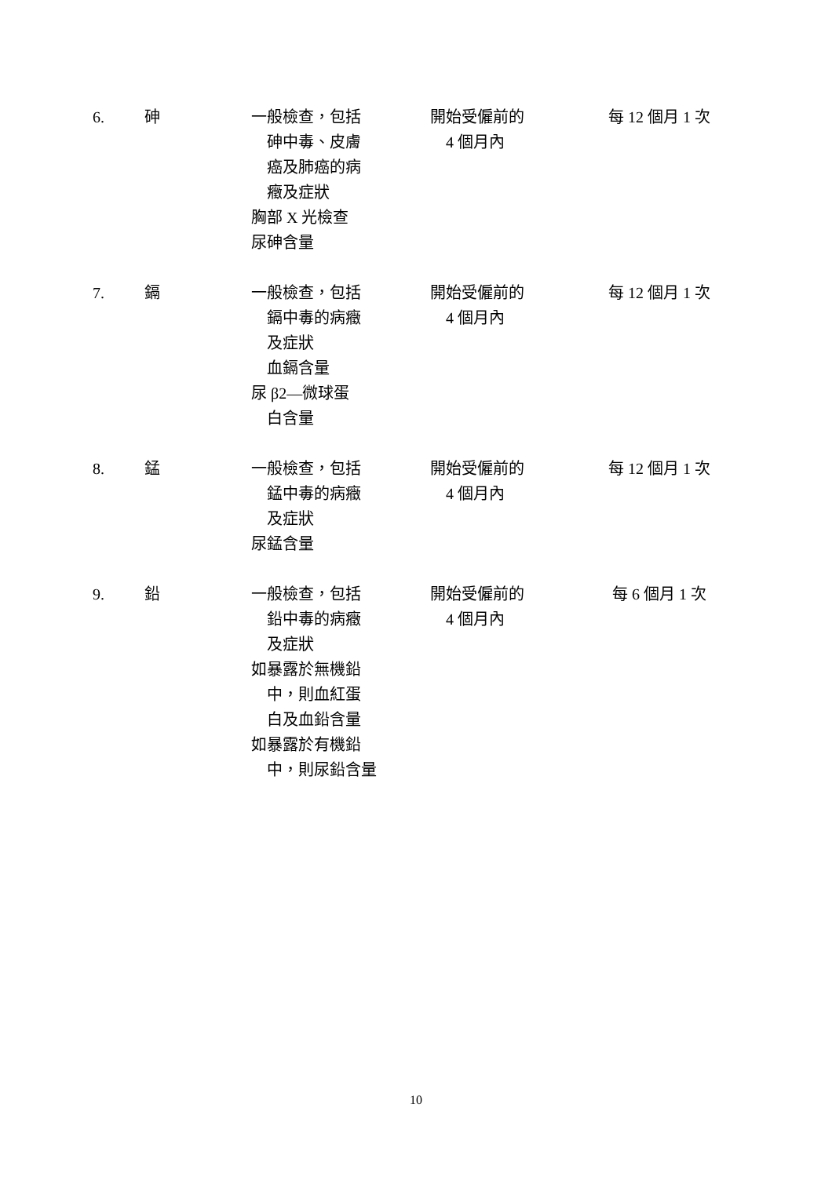| 6. | 砷 | 一般檢查，包括 砷中毒、皮膚 癌及肺癌的病 癥及症狀 胸部 X 光檢查 尿砷含量 | 開始受僱前的 4 個月內 | 每 12 個月 1 次 |
| 7. | 鎘 | 一般檢查，包括 鎘中毒的病癥 及症狀 血鎘含量 尿 β2—微球蛋 白含量 | 開始受僱前的 4 個月內 | 每 12 個月 1 次 |
| 8. | 錳 | 一般檢查，包括 錳中毒的病癥 及症狀 尿錳含量 | 開始受僱前的 4 個月內 | 每 12 個月 1 次 |
| 9. | 鉛 | 一般檢查，包括 鉛中毒的病癥 及症狀 如暴露於無機鉛 中，則血紅蛋 白及血鉛含量 如暴露於有機鉛 中，則尿鉛含量 | 開始受僱前的 4 個月內 | 每 6 個月 1 次 |
10